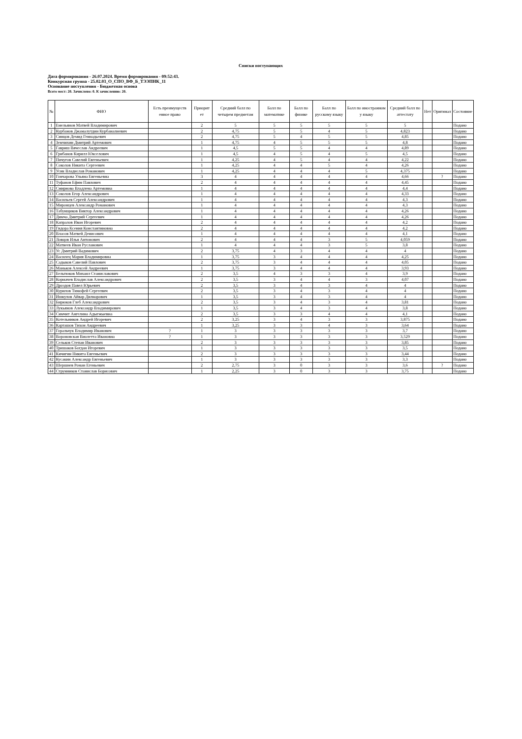Списки поступающих
Дата формирования - 26.07.2024. Время формирования - 09:52:43.
Конкурсная группа - 25.02.03_О_СПО_ВФ_Б_ТЭЭПНК_11
Основание поступления - Бюджетная основа
Всего мест: 20. Зачислено: 0. К зачислению: 20.
| № | ФИО | Есть преимуществ енное право | Приорит ет | Средний балл по четырем предметам | Балл по математике | Балл по физике | Балл по русскому языку | Балл по иностранном у языку | Средний балл по аттестату | Нет | Оригинал | Состояние |
| --- | --- | --- | --- | --- | --- | --- | --- | --- | --- | --- | --- | --- |
| 1 | Емельянов Матвей Владимирович | | 2 | 5 | 5 | 5 | 5 | 5 | 5 | | | Подано |
| 2 | Курбанов Джамалутдин Курбаналиевич | | 2 | 4,75 | 5 | 5 | 4 | 5 | 4,823 | | | Подано |
| 3 | Синцов Демид Геннадьевич | | 2 | 4,75 | 5 | 4 | 5 | 5 | 4,85 | | | Подано |
| 4 | Земчихин Дмитрий Артемович | | 1 | 4,75 | 4 | 5 | 5 | 5 | 4,8 | | | Подано |
| 5 | Гавриш Вячеслав Андреевич | | 1 | 4,5 | 5 | 5 | 4 | 4 | 4,89 | | | Подано |
| 6 | Грибанов Кирилл Юкселович | | 1 | 4,5 | 4 | 5 | 4 | 5 | 4,5 | | | Подано |
| 7 | Пичугов Савелий Евгеньевич | | 1 | 4,25 | 4 | 5 | 4 | 4 | 4,22 | | | Подано |
| 8 | Соколов Никита Сергеевич | | 1 | 4,25 | 4 | 4 | 5 | 4 | 4,26 | | | Подано |
| 9 | Усик Владислав Романович | | 1 | 4,25 | 4 | 4 | 4 | 5 | 4,375 | | | Подано |
| 10 | Гончарова Ульяна Евгеньевна | | 3 | 4 | 4 | 4 | 4 | 4 | 4,66 | | ? | Подано |
| 11 | Туфанов Ефим Павлович | | 2 | 4 | 4 | 4 | 4 | 4 | 4,45 | | | Подано |
| 12 | Смирнова Владлена Артемовна | | 1 | 4 | 4 | 4 | 4 | 4 | 4,4 | | | Подано |
| 13 | Соколов Егор Александрович | | 1 | 4 | 4 | 4 | 4 | 4 | 4,33 | | | Подано |
| 14 | Васильев Сергей Александрович | | 1 | 4 | 4 | 4 | 4 | 4 | 4,3 | | | Подано |
| 15 | Миронцев Александр Романович | | 1 | 4 | 4 | 4 | 4 | 4 | 4,3 | | | Подано |
| 16 | Табунщиков Виктор Александрович | | 1 | 4 | 4 | 4 | 4 | 4 | 4,26 | | | Подано |
| 17 | Димча Дмитрий Сергеевич | | 1 | 4 | 4 | 4 | 4 | 4 | 4,26 | | | Подано |
| 18 | Капралов Иван Игоревич | | 2 | 4 | 4 | 4 | 4 | 4 | 4,2 | | | Подано |
| 19 | Гидора Ксения Константиновна | | 2 | 4 | 4 | 4 | 4 | 4 | 4,2 | | | Подано |
| 20 | Власов Матвей Денисович | | 1 | 4 | 4 | 4 | 4 | 4 | 4,1 | | | Подано |
| 21 | Ловцов Илья Антонович | | 2 | 4 | 4 | 4 | 3 | 5 | 4,059 | | | Подано |
| 22 | Матвеев Иван Русланович | | 1 | 4 | 4 | 4 | 3 | 5 | 3,8 | | | Подано |
| 23 | Ус Дмитрий Вадимович | | 2 | 3,75 | 4 | 3 | 4 | 4 | 4 | | | Подано |
| 24 | Василец Мария Владимировна | | 1 | 3,75 | 3 | 4 | 4 | 4 | 4,25 | | | Подано |
| 25 | Садыков Савелий Павлович | | 2 | 3,75 | 3 | 4 | 4 | 4 | 4,05 | | | Подано |
| 26 | Маньков Алексей Андреевич | | 1 | 3,75 | 3 | 4 | 4 | 4 | 3,93 | | | Подано |
| 27 | Бельтюков Михаил Станиславович | | 2 | 3,5 | 4 | 3 | 3 | 4 | 3,9 | | | Подано |
| 28 | Кормачев Владислав Александрович | | 2 | 3,5 | 3 | 4 | 4 | 3 | 4,07 | | | Подано |
| 29 | Дроздов Павел Юрьевич | | 2 | 3,5 | 3 | 4 | 3 | 4 | 4 | | | Подано |
| 30 | Курилов Тимофей Сергеевич | | 2 | 3,5 | 3 | 4 | 3 | 4 | 4 | | | Подано |
| 31 | Ишкулов Айвар Дилнарович | | 1 | 3,5 | 3 | 4 | 3 | 4 | 4 | | | Подано |
| 32 | Бирюков Глеб Александрович | | 2 | 3,5 | 3 | 4 | 3 | 4 | 3,81 | | | Подано |
| 33 | Лукьянов Александр Владимирович | | 1 | 3,5 | 3 | 4 | 3 | 4 | 3,8 | | | Подано |
| 34 | Симчит Ангелина Адыгжыевна | | 2 | 3,5 | 3 | 3 | 4 | 4 | 4,1 | | | Подано |
| 35 | Котельников Андрей Игоревич | | 2 | 3,25 | 3 | 4 | 3 | 3 | 3,875 | | | Подано |
| 36 | Карташов Тихон Андреевич | | 1 | 3,25 | 3 | 3 | 4 | 3 | 3,64 | | | Подано |
| 37 | Горальчук Владимир Иванович | ? | 1 | 3 | 3 | 3 | 3 | 3 | 3,7 | | | Подано |
| 38 | Вороновская Виолетта Ивановна | ? | 1 | 3 | 3 | 3 | 3 | 3 | 3,529 | | | Подано |
| 39 | Сельков Степан Иванович | | 2 | 3 | 3 | 3 | 3 | 3 | 3,85 | | | Подано |
| 40 | Тришаков Богдан Игоревич | | 1 | 3 | 3 | 3 | 3 | 3 | 3,5 | | | Подано |
| 41 | Кичигин Никита Евгеньевич | | 2 | 3 | 3 | 3 | 3 | 3 | 3,44 | | | Подано |
| 42 | Кусакин Александр Евгеньевич | | 1 | 3 | 3 | 3 | 3 | 3 | 3,3 | | | Подано |
| 43 | Шершнев Роман Егеньевич | | 2 | 2,75 | 3 | 0 | 3 | 3 | 3,6 | | ? | Подано |
| 44 | Струнников Станислав Борисович | | 1 | 2,25 | 3 | 0 | 3 | 3 | 3,75 | | | Подано |